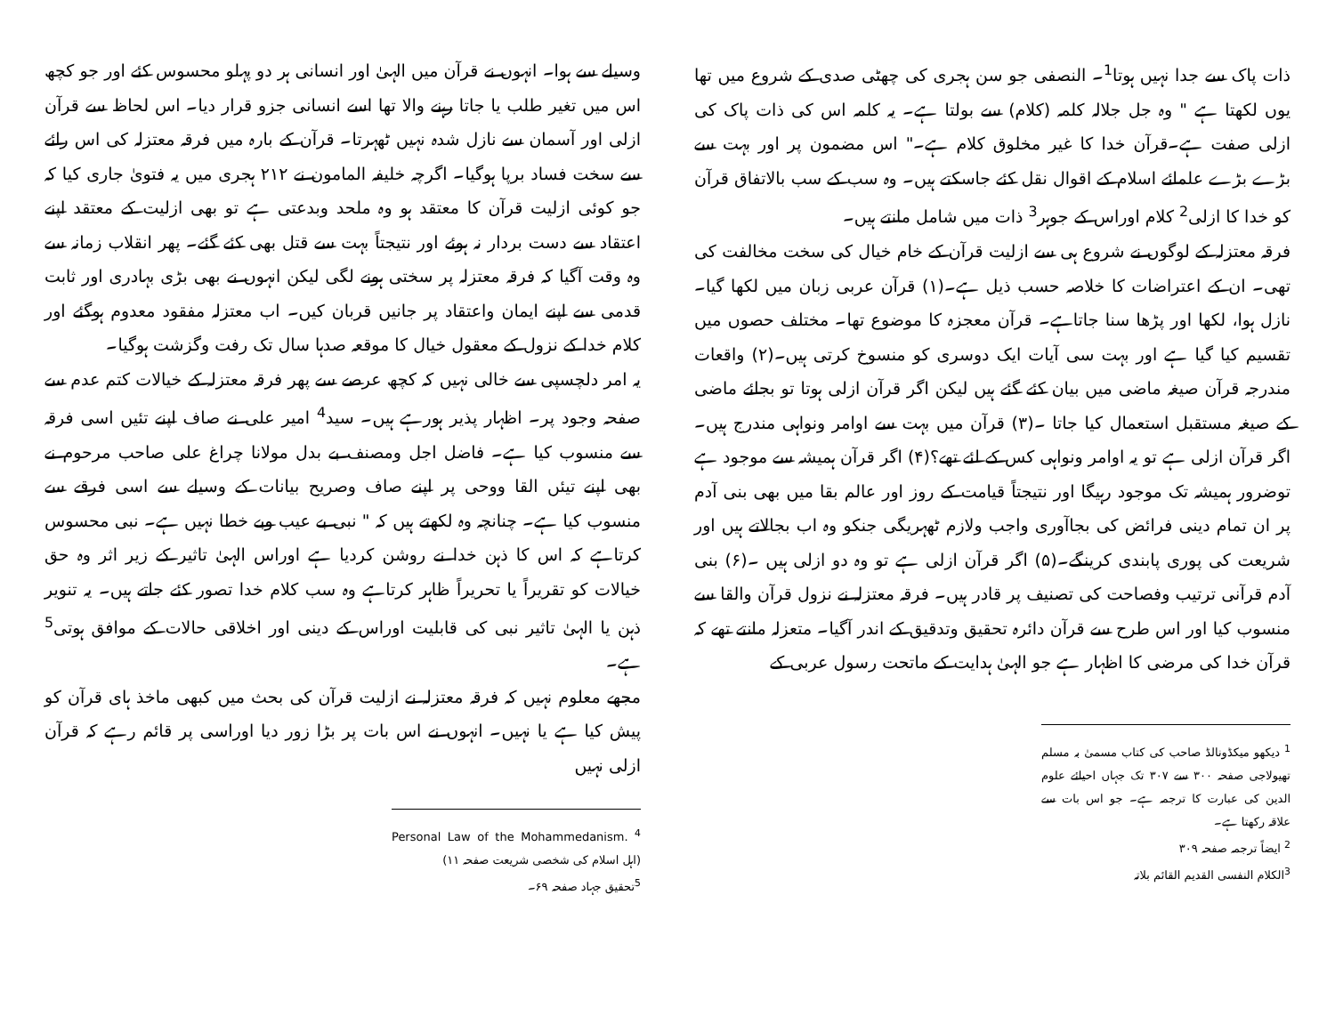ذات پاک سے جدا نہیں ہوتا<sup>1</sup>۔ النصفی جو سن ہجری کی چھٹی صدی کے شروع میں تھا یوں لکھتا ہے " وہ جل جلالہ کلمہ (کلام) سے بولتا ہے۔ یہ کلمہ اس کی ذات پاک کی ازلی صفت ہے۔قرآن خدا کا غیر مخلوق کلام ہے۔" اس مضمون پر اور بہت سے بڑے بڑے علمائے اسلام کے اقوال نقل کئے جاسکتے ہیں۔ وہ سب کے سب بالاتفاق قرآن کو خدا کا ازلی<sup>2</sup> کلام اوراس کے جوہر<sup>3</sup> ذات میں شامل مانتے ہیں۔
فرقہ معتزلہ کے لوگوں نے شروع ہی سے ازلیت قرآن کے خام خیال کی سخت مخالفت کی تھی۔ ان کے اعتراضات کا خلاصہ حسب ذیل ہے۔(۱) قرآن عربی زبان میں لکھا گیا۔ نازل ہوا، لکھا اور پڑھا سنا جاتاہے۔ قرآن معجزہ کا موضوع تھا۔ مختلف حصوں میں تقسیم کیا گیا ہے اور بہت سی آیات ایک دوسری کو منسوخ کرتی ہیں۔(۲) واقعات مندرجہ قرآن صیغہ ماضی میں بیان کئے گئے ہیں لیکن اگر قرآن ازلی ہوتا تو بجائے ماضی کے صیغہ مستقبل استعمال کیا جاتا ۔(۳) قرآن میں بہت سے اوامر ونواہی مندرج ہیں۔ اگر قرآن ازلی ہے تو یہ اوامر ونواہی کس کے لئے تھے؟(۴) اگر قرآن ہمیشہ سے موجود ہے توضرور ہمیشہ تک موجود رہیگا اور نتیجتاً قیامت کے روز اور عالم بقا میں بھی بنی آدم پر ان تمام دینی فرائض کی بجاآوری واجب ولازم ٹھہریگی جنکو وہ اب بجالاتے ہیں اور شریعت کی پوری پابندی کرینگے۔(۵) اگر قرآن ازلی ہے تو وہ دو ازلی ہیں ۔(۶) بنی آدم قرآنی ترتیب وفصاحت کی تصنیف پر قادر ہیں۔ فرقہ معتزلہ نے نزول قرآن والقا سے منسوب کیا اور اس طرح سے قرآن دائرہ تحقیق وتدقیق کے اندر آگیا۔ متعزلہ مانتے تھے کہ قرآن خدا کی مرضی کا اظہار ہے جو الہیٰ ہدایت کے ماتحت رسول عربی کے
<sup>1</sup> دیکھو میکڈونالڈ صاحب کی کتاب مسمیٰ بہ مسلم تھیولاجی صفحہ ۳۰۰ سے ۳۰۷ تک جہاں احیائے علوم الدین کی عبارت کا ترجمہ ہے۔ جو اس بات سے علاقہ رکھتا ہے۔
<sup>2</sup> ایضاً ترجمہ صفحہ ۳۰۹
<sup>3</sup> الکلام النفسی القدیم القائم بلاتہ
وسیلے سے ہوا۔ انہوں نے قرآن میں الہیٰ اور انسانی ہر دو پہلو محسوس کئے اور جو کچھ اس میں تغیر طلب یا جاتا رہنے والا تھا اسے انسانی جزو قرار دیا۔ اس لحاظ سے قرآن ازلی اور آسمان سے نازل شدہ نہیں ٹھہرتا۔ قرآن کے بارہ میں فرقہ معتزلہ کی اس رائے سے سخت فساد برپا ہوگیا۔ اگرچہ خلیفہ المامون نے ۲۱۲ ہجری میں یہ فتویٰ جاری کیا کہ جو کوئی ازلیت قرآن کا معتقد ہو وہ ملحد وبدعتی ہے تو بھی ازلیت کے معتقد اپنے اعتقاد سے دست بردار نہ ہوئے اور نتیجتاً بہت سے قتل بھی کئے گئے۔ پھر انقلاب زمانہ سے وہ وقت آگیا کہ فرقہ معتزلہ پر سختی ہونے لگی لیکن انہوں نے بھی بڑی بہادری اور ثابت قدمی سے اپنے ایمان واعتقاد پر جانیں قربان کیں۔ اب معتزلہ مفقود معدوم ہوگئے اور کلام خدا کے نزول کے معقول خیال کا موقعہ صدہا سال تک رفت وگزشت ہوگیا۔
یہ امر دلچسپی سے خالی نہیں کہ کچھ عرصے سے پھر فرقہ معتزلہ کے خیالات کتم عدم سے صفحہ وجود پر۔ اظہار پذیر ہورہے ہیں۔ سید<sup>4</sup> امیر علی نے صاف اپنے تئیں اسی فرقہ سے منسوب کیا ہے۔ فاضل اجل ومصنف بے بدل مولانا چراغ علی صاحب مرحوم نے بھی اپنے تیئں القا ووحی پر اپنے صاف وصریح بیانات کے وسیلے سے اسی فرقے سے منسوب کیا ہے۔ چنانچہ وہ لکھتے ہیں کہ " نبی بے عیب وبے خطا نہیں ہے۔ نبی محسوس کرتاہے کہ اس کا ذہن خدا نے روشن کردیا ہے اوراس الہیٰ تاثیر کے زیر اثر وہ حق خیالات کو تقریراً یا تحریراً ظاہر کرتاہے وہ سب کلام خدا تصور کئے جاتے ہیں۔ یہ تنویر ذہن یا الہیٰ تاثیر نبی کی قابلیت اوراس کے دینی اور اخلاقی حالات کے موافق ہوتی<sup>5</sup> ہے۔
مجھے معلوم نہیں کہ فرقہ معتزلہ نے ازلیت قرآن کی بحث میں کبھی ماخذ ہای قرآن کو پیش کیا ہے یا نہیں۔ انہوں نے اس بات پر بڑا زور دیا اوراسی پر قائم رہے کہ قرآن ازلی نہیں
<sup>4</sup> Personal Law of the Mohammedanism. (اہل اسلام کی شخصی شریعت صفحہ ۱۱)
<sup>5</sup> تحقیق جہاد صفحہ ۶۹۔